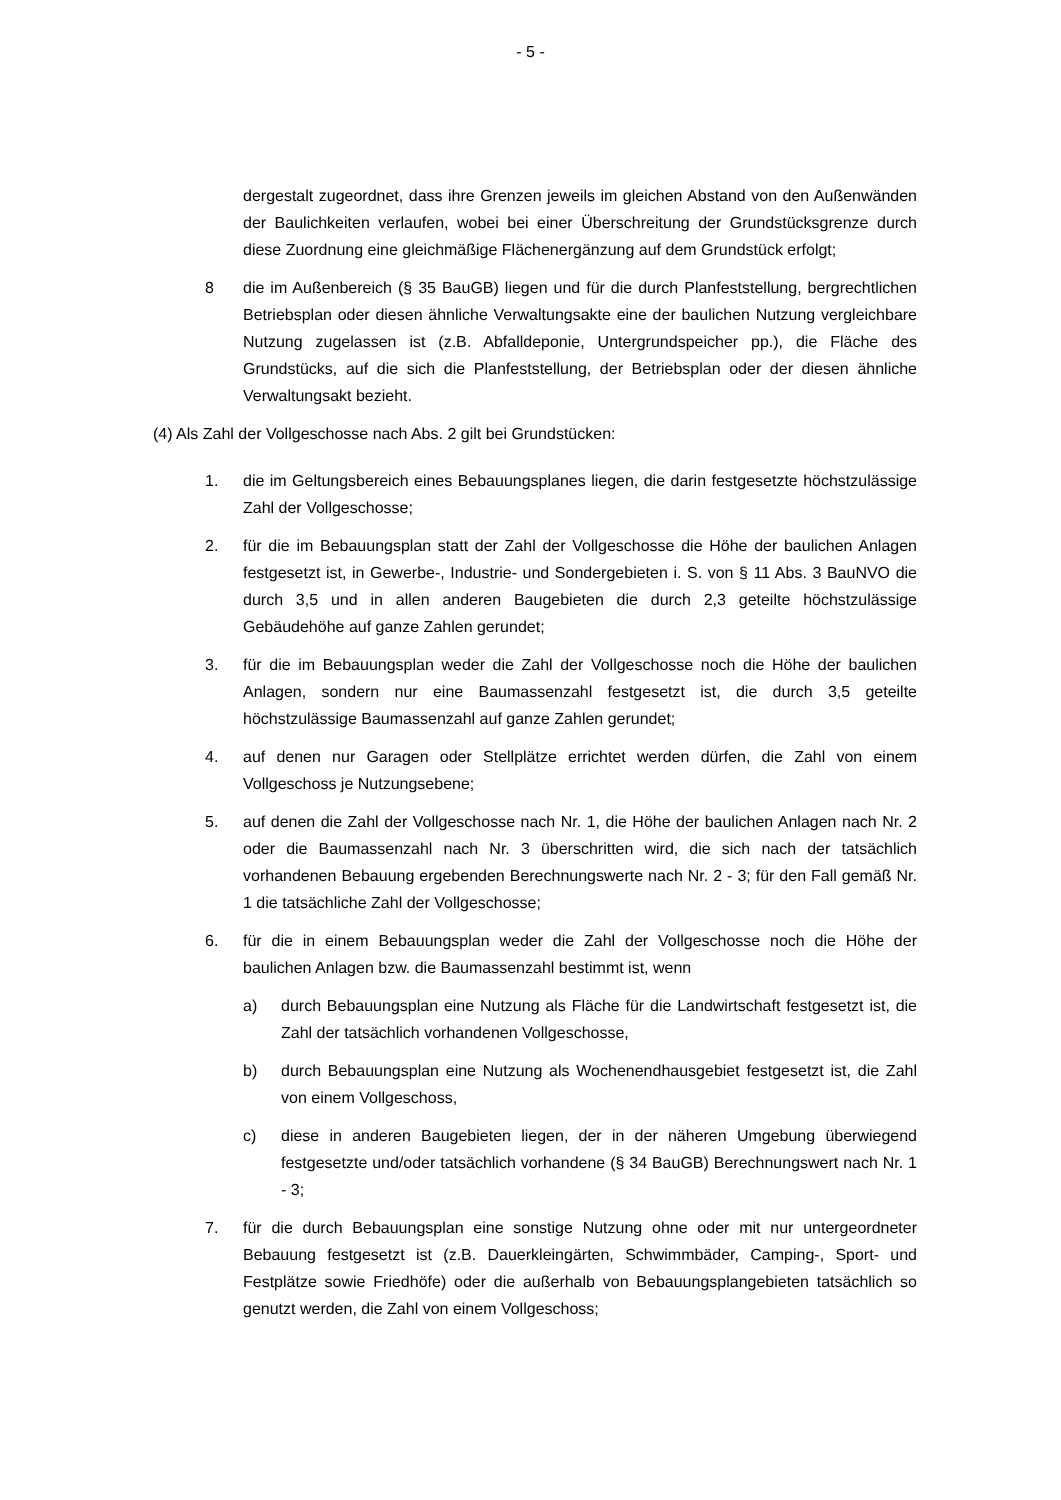- 5 -
dergestalt zugeordnet, dass ihre Grenzen jeweils im gleichen Abstand von den Au­ßenwänden der Baulichkeiten verlaufen, wobei bei einer Überschreitung der Grund­stücksgrenze durch diese Zuordnung eine gleichmäßige Flächenergänzung auf dem Grundstück erfolgt;
8 die im Außenbereich (§ 35 BauGB) liegen und für die durch Planfeststellung, berg­rechtlichen Betriebsplan oder diesen ähnliche Verwaltungsakte eine der baulichen Nutzung vergleichbare Nutzung zugelassen ist (z.B. Abfalldeponie, Untergrundspei­cher pp.), die Fläche des Grundstücks, auf die sich die Planfeststellung, der Betriebs­plan oder der diesen ähnliche Verwaltungsakt bezieht.
(4) Als Zahl der Vollgeschosse nach Abs. 2 gilt bei Grundstücken:
1. die im Geltungsbereich eines Bebauungsplanes liegen, die darin festgesetzte höchst­zulässige Zahl der Vollgeschosse;
2. für die im Bebauungsplan statt der Zahl der Vollgeschosse die Höhe der baulichen Anlagen festgesetzt ist, in Gewerbe-, Industrie- und Sondergebieten i. S. von § 11 Abs. 3 BauNVO die durch 3,5 und in allen anderen Baugebieten die durch 2,3 geteilte höchstzulässige Gebäudehöhe auf ganze Zahlen gerundet;
3. für die im Bebauungsplan weder die Zahl der Vollgeschosse noch die Höhe der bau­lichen Anlagen, sondern nur eine Baumassenzahl festgesetzt ist, die durch 3,5 geteilte höchstzulässige Baumassenzahl auf ganze Zahlen gerundet;
4. auf denen nur Garagen oder Stellplätze errichtet werden dürfen, die Zahl von einem Vollgeschoss je Nutzungsebene;
5. auf denen die Zahl der Vollgeschosse nach Nr. 1, die Höhe der baulichen Anlagen nach Nr. 2 oder die Baumassenzahl nach Nr. 3 überschritten wird, die sich nach der tatsächlich vorhandenen Bebauung ergebenden Berechnungswerte nach Nr. 2 - 3; für den Fall gemäß Nr. 1 die tatsächliche Zahl der Vollgeschosse;
6. für die in einem Bebauungsplan weder die Zahl der Vollgeschosse noch die Höhe der baulichen Anlagen bzw. die Baumassenzahl bestimmt ist, wenn
a) durch Bebauungsplan eine Nutzung als Fläche für die Landwirtschaft festgesetzt ist, die Zahl der tatsächlich vorhandenen Vollgeschosse,
b) durch Bebauungsplan eine Nutzung als Wochenendhausgebiet festgesetzt ist, die Zahl von einem Vollgeschoss,
c) diese in anderen Baugebieten liegen, der in der näheren Umgebung überwie­gend festgesetzte und/oder tatsächlich vorhandene (§ 34 BauGB) Berechnungs­wert nach Nr. 1 - 3;
7. für die durch Bebauungsplan eine sonstige Nutzung ohne oder mit nur untergeordne­ter Bebauung festgesetzt ist (z.B. Dauerkleingärten, Schwimmbäder, Camping-, Sport- und Festplätze sowie Friedhöfe) oder die außerhalb von Bebauungsplangebie­ten tatsächlich so genutzt werden, die Zahl von einem Vollgeschoss;